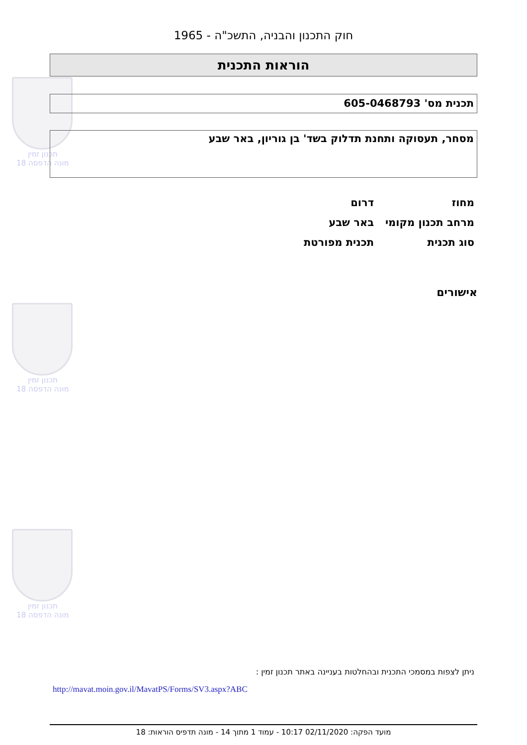תכנון זמין
מונה הדפסה 18
תכנון זמין
מונה הדפסה 18
תכנון זמין
מונה הדפסה 18
חוק התכנון והבניה, התשכ"ה - 1965
הוראות התכנית
תכנית מס' 605-0468793
מסחר, תעסוקה ותחנת תדלוק בשד' בן גוריון, באר שבע
| מחוז | דרום |
| מרחב תכנון מקומי | באר שבע |
| סוג תכנית | תכנית מפורטת |
אישורים
ניתן לצפות במסמכי התכנית ובהחלטות בעניינה באתר תכנון זמין :
http://mavat.moin.gov.il/MavatPS/Forms/SV3.aspx?ABC
מועד הפקה: 02/11/2020 10:17 - עמוד 1 מתוך 14 - מונה תדפיס הוראות: 18